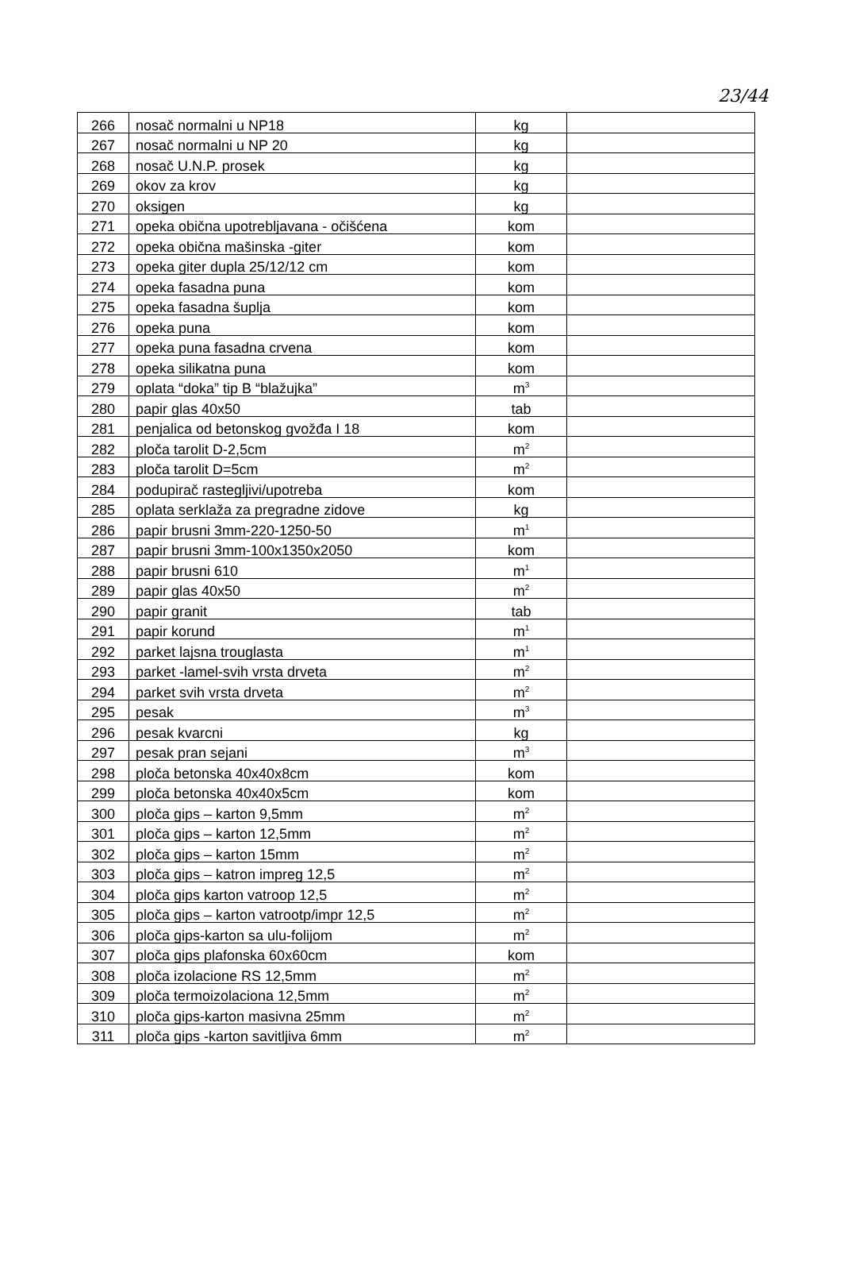23/44
| 266 | nosač normalni u NP18 | kg | |
| 267 | nosač normalni u NP 20 | kg | |
| 268 | nosač U.N.P. prosek | kg | |
| 269 | okov za krov | kg | |
| 270 | oksigen | kg | |
| 271 | opeka obična upotrebljavana - očišćena | kom | |
| 272 | opeka obična mašinska -giter | kom | |
| 273 | opeka giter dupla 25/12/12 cm | kom | |
| 274 | opeka fasadna puna | kom | |
| 275 | opeka fasadna šuplja | kom | |
| 276 | opeka puna | kom | |
| 277 | opeka puna fasadna crvena | kom | |
| 278 | opeka silikatna puna | kom | |
| 279 | oplata “doka” tip B “blažujka” | m<sup>3</sup> | |
| 280 | papir glas 40x50 | tab | |
| 281 | penjalica od betonskog gvožđa I 18 | kom | |
| 282 | ploča tarolit D-2,5cm | m<sup>2</sup> | |
| 283 | ploča tarolit D=5cm | m<sup>2</sup> | |
| 284 | podupirač rastegljivi/upotreba | kom | |
| 285 | oplata serklaža za pregradne zidove | kg | |
| 286 | papir brusni 3mm-220-1250-50 | m<sup>1</sup> | |
| 287 | papir brusni 3mm-100x1350x2050 | kom | |
| 288 | papir brusni 610 | m<sup>1</sup> | |
| 289 | papir glas 40x50 | m<sup>2</sup> | |
| 290 | papir granit | tab | |
| 291 | papir korund | m<sup>1</sup> | |
| 292 | parket lajsna trouglasta | m<sup>1</sup> | |
| 293 | parket -lamel-svih vrsta drveta | m<sup>2</sup> | |
| 294 | parket svih vrsta drveta | m<sup>2</sup> | |
| 295 | pesak | m<sup>3</sup> | |
| 296 | pesak kvarcni | kg | |
| 297 | pesak pran sejani | m<sup>3</sup> | |
| 298 | ploča betonska 40x40x8cm | kom | |
| 299 | ploča betonska 40x40x5cm | kom | |
| 300 | ploča gips – karton 9,5mm | m<sup>2</sup> | |
| 301 | ploča gips – karton 12,5mm | m<sup>2</sup> | |
| 302 | ploča gips – karton 15mm | m<sup>2</sup> | |
| 303 | ploča gips – katron impreg 12,5 | m<sup>2</sup> | |
| 304 | ploča gips karton vatroop 12,5 | m<sup>2</sup> | |
| 305 | ploča gips – karton vatrootp/impr 12,5 | m<sup>2</sup> | |
| 306 | ploča gips-karton sa ulu-folijom | m<sup>2</sup> | |
| 307 | ploča gips plafonska 60x60cm | kom | |
| 308 | ploča izolacione RS 12,5mm | m<sup>2</sup> | |
| 309 | ploča termoizolaciona 12,5mm | m<sup>2</sup> | |
| 310 | ploča gips-karton masivna 25mm | m<sup>2</sup> | |
| 311 | ploča gips -karton savitljiva 6mm | m<sup>2</sup> | |